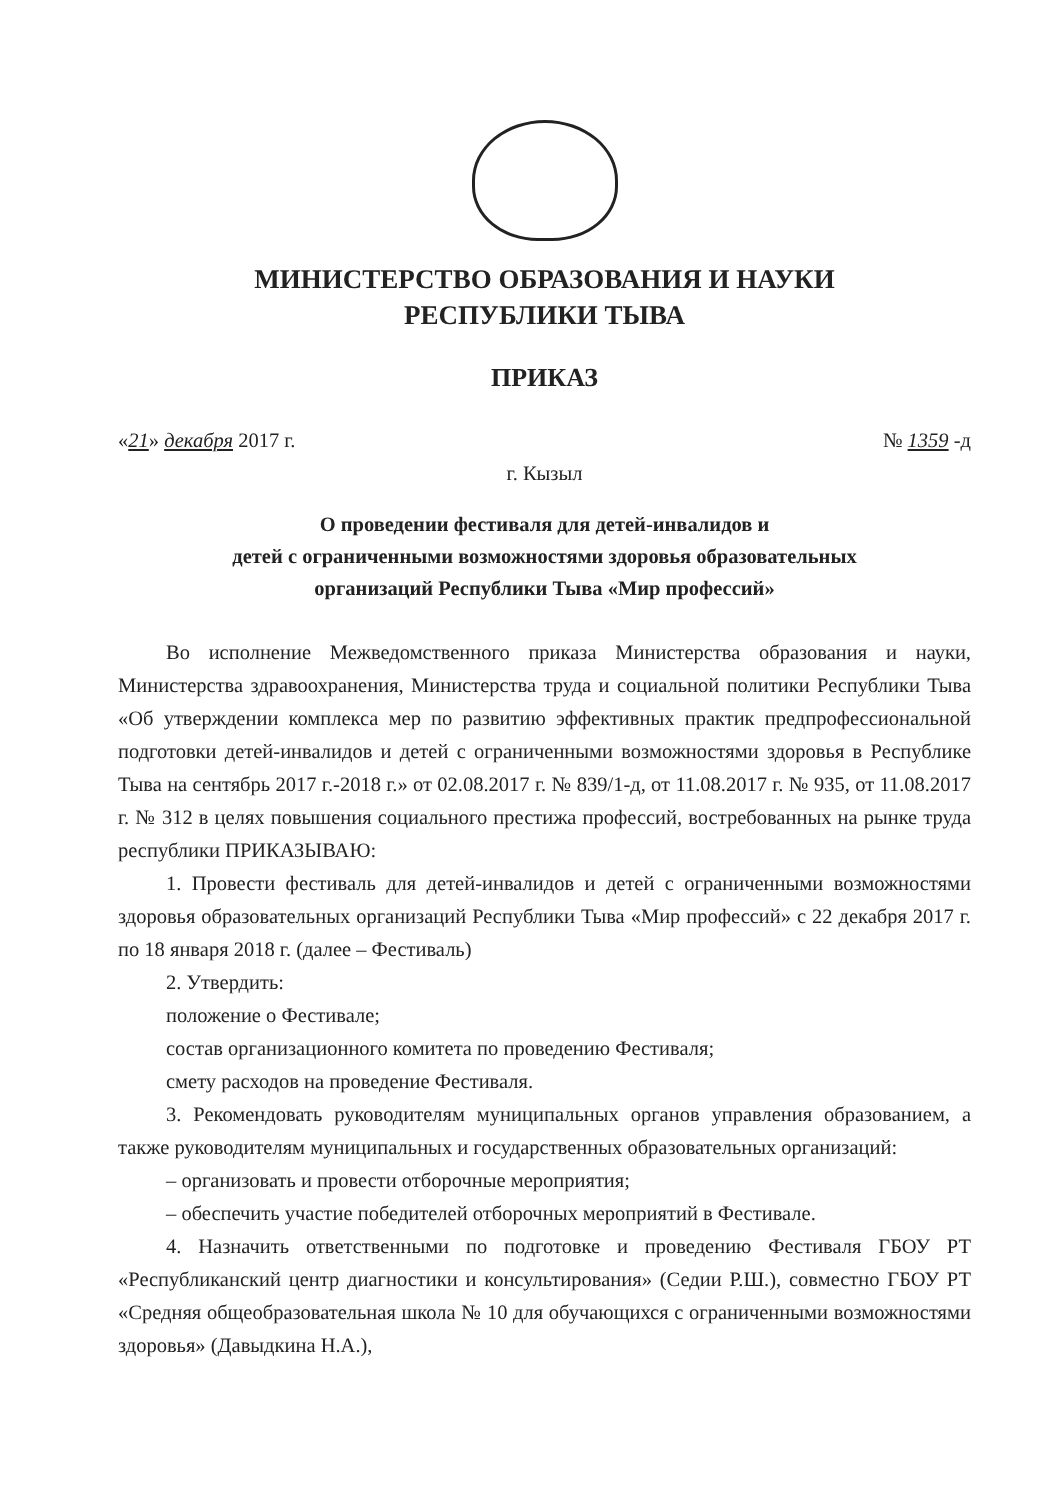МИНИСТЕРСТВО ОБРАЗОВАНИЯ И НАУКИ
РЕСПУБЛИКИ ТЫВА
ПРИКАЗ
«21» декабря 2017 г. № 1359 -д
г. Кызыл
О проведении фестиваля для детей-инвалидов и
детей с ограниченными возможностями здоровья образовательных
организаций Республики Тыва «Мир профессий»
Во исполнение Межведомственного приказа Министерства образования и науки, Министерства здравоохранения, Министерства труда и социальной политики Республики Тыва «Об утверждении комплекса мер по развитию эффективных практик предпрофессиональной подготовки детей-инвалидов и детей с ограниченными возможностями здоровья в Республике Тыва на сентябрь 2017 г.-2018 г.» от 02.08.2017 г. № 839/1-д, от 11.08.2017 г. № 935, от 11.08.2017 г. № 312 в целях повышения социального престижа профессий, востребованных на рынке труда республики ПРИКАЗЫВАЮ:
1. Провести фестиваль для детей-инвалидов и детей с ограниченными возможностями здоровья образовательных организаций Республики Тыва «Мир профессий» с 22 декабря 2017 г. по 18 января 2018 г. (далее – Фестиваль)
2. Утвердить:
положение о Фестивале;
состав организационного комитета по проведению Фестиваля;
смету расходов на проведение Фестиваля.
3. Рекомендовать руководителям муниципальных органов управления образованием, а также руководителям муниципальных и государственных образовательных организаций:
– организовать и провести отборочные мероприятия;
– обеспечить участие победителей отборочных мероприятий в Фестивале.
4. Назначить ответственными по подготовке и проведению Фестиваля ГБОУ РТ «Республиканский центр диагностики и консультирования» (Седии Р.Ш.), совместно ГБОУ РТ «Средняя общеобразовательная школа № 10 для обучающихся с ограниченными возможностями здоровья» (Давыдкина Н.А.),